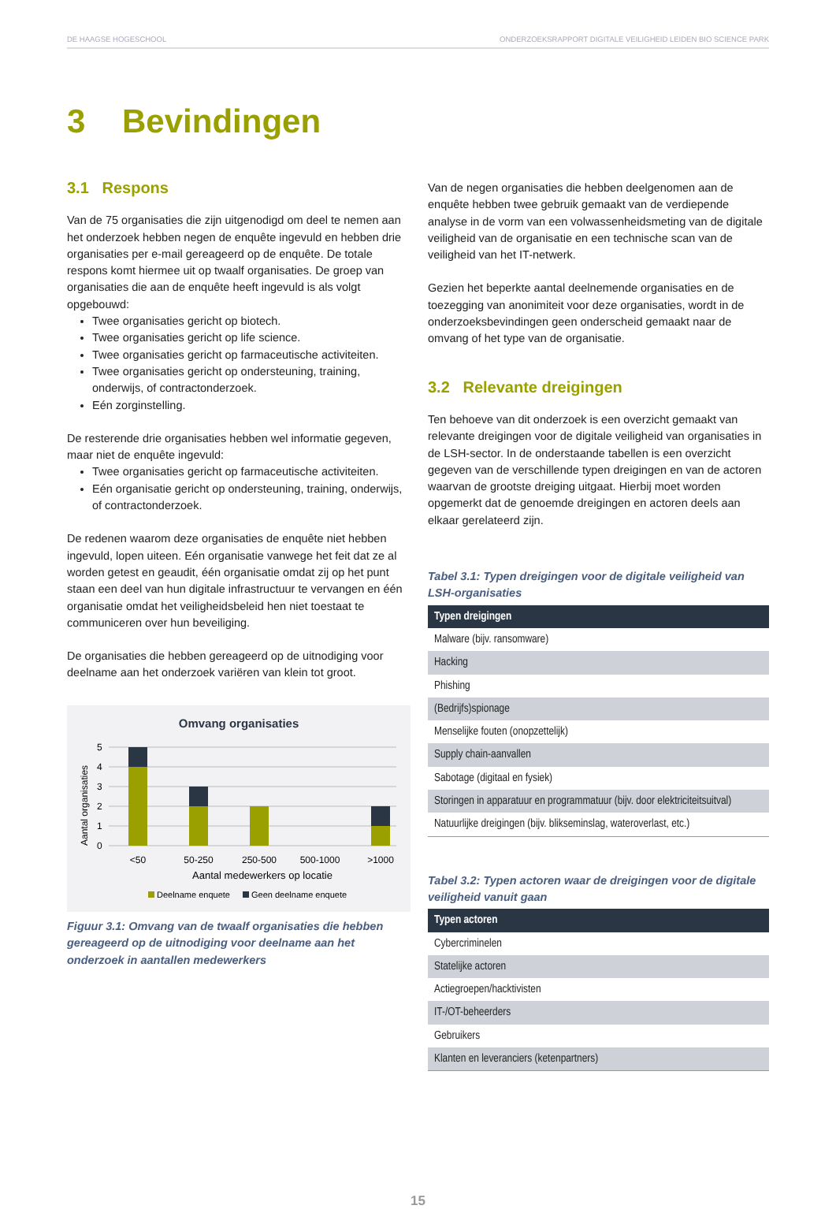DE HAAGSE HOGESCHOOL ONDERZOEKSRAPPORT DIGITALE VEILIGHEID LEIDEN BIO SCIENCE PARK
3 Bevindingen
3.1 Respons
Van de 75 organisaties die zijn uitgenodigd om deel te nemen aan het onderzoek hebben negen de enquête ingevuld en hebben drie organisaties per e-mail gereageerd op de enquête. De totale respons komt hiermee uit op twaalf organisaties. De groep van organisaties die aan de enquête heeft ingevuld is als volgt opgebouwd:
Twee organisaties gericht op biotech.
Twee organisaties gericht op life science.
Twee organisaties gericht op farmaceutische activiteiten.
Twee organisaties gericht op ondersteuning, training, onderwijs, of contractonderzoek.
Eén zorginstelling.
De resterende drie organisaties hebben wel informatie gegeven, maar niet de enquête ingevuld:
Twee organisaties gericht op farmaceutische activiteiten.
Eén organisatie gericht op ondersteuning, training, onderwijs, of contractonderzoek.
De redenen waarom deze organisaties de enquête niet hebben ingevuld, lopen uiteen. Eén organisatie vanwege het feit dat ze al worden getest en geaudit, één organisatie omdat zij op het punt staan een deel van hun digitale infrastructuur te vervangen en één organisatie omdat het veiligheidsbeleid hen niet toestaat te communiceren over hun beveiliging.
De organisaties die hebben gereageerd op de uitnodiging voor deelname aan het onderzoek variëren van klein tot groot.
Omvang organisaties
5
4
3
2
1
0
Aantal organisaties
<50
50-250
250-500
500-1000
>1000
Aantal medewerkers op locatie
Deelname enquete
Geen deelname enquete
Figuur 3.1: Omvang van de twaalf organisaties die hebben gereageerd op de uitnodiging voor deelname aan het onderzoek in aantallen medewerkers
Van de negen organisaties die hebben deelgenomen aan de enquête hebben twee gebruik gemaakt van de verdiepende analyse in de vorm van een volwassenheidsmeting van de digitale veiligheid van de organisatie en een technische scan van de veiligheid van het IT-netwerk.
Gezien het beperkte aantal deelnemende organisaties en de toezegging van anonimiteit voor deze organisaties, wordt in de onderzoeksbevindingen geen onderscheid gemaakt naar de omvang of het type van de organisatie.
3.2 Relevante dreigingen
Ten behoeve van dit onderzoek is een overzicht gemaakt van relevante dreigingen voor de digitale veiligheid van organisaties in de LSH-sector. In de onderstaande tabellen is een overzicht gegeven van de verschillende typen dreigingen en van de actoren waarvan de grootste dreiging uitgaat. Hierbij moet worden opgemerkt dat de genoemde dreigingen en actoren deels aan elkaar gerelateerd zijn.
Tabel 3.1: Typen dreigingen voor de digitale veiligheid van LSH-organisaties
| Typen dreigingen |
| --- |
| Malware (bijv. ransomware) |
| Hacking |
| Phishing |
| (Bedrijfs)spionage |
| Menselijke fouten (onopzettelijk) |
| Supply chain-aanvallen |
| Sabotage (digitaal en fysiek) |
| Storingen in apparatuur en programmatuur (bijv. door elektriciteitsuitval) |
| Natuurlijke dreigingen (bijv. blikseminslag, wateroverlast, etc.) |
Tabel 3.2: Typen actoren waar de dreigingen voor de digitale veiligheid vanuit gaan
| Typen actoren |
| --- |
| Cybercriminelen |
| Statelijke actoren |
| Actiegroepen/hacktivisten |
| IT-/OT-beheerders |
| Gebruikers |
| Klanten en leveranciers (ketenpartners) |
15